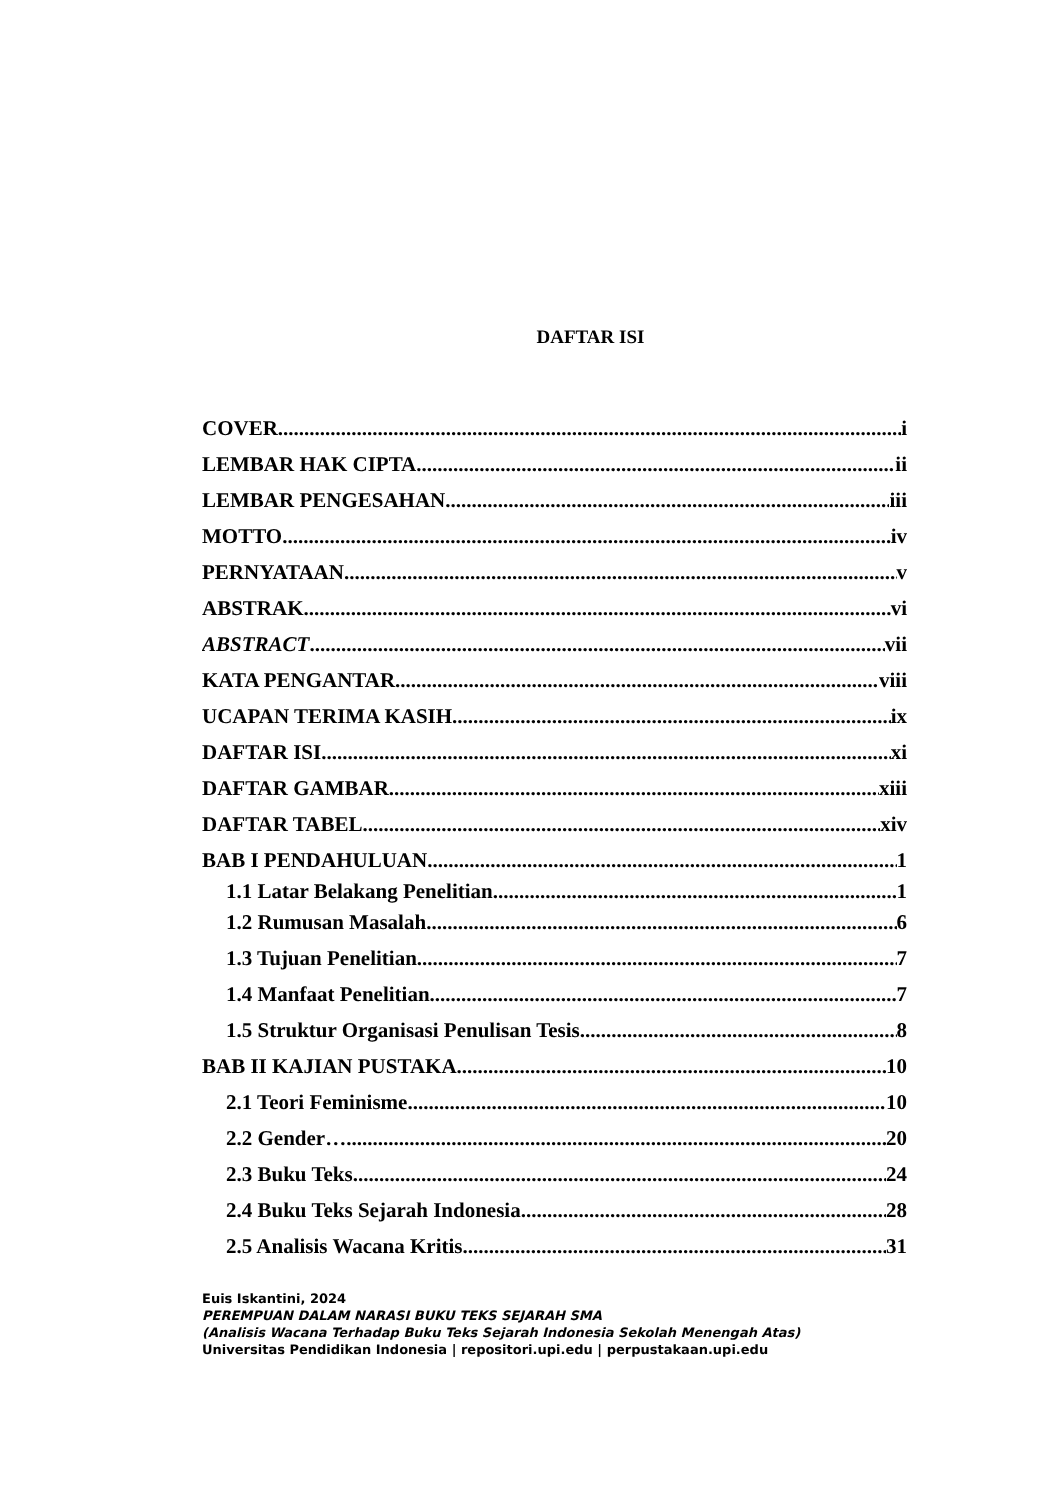DAFTAR ISI
COVER i
LEMBAR HAK CIPTA ii
LEMBAR PENGESAHAN iii
MOTTO iv
PERNYATAAN v
ABSTRAK vi
ABSTRACT vii
KATA PENGANTAR viii
UCAPAN TERIMA KASIH ix
DAFTAR ISI xi
DAFTAR GAMBAR xiii
DAFTAR TABEL xiv
BAB I PENDAHULUAN 1
1.1 Latar Belakang Penelitian 1
1.2 Rumusan Masalah 6
1.3 Tujuan Penelitian 7
1.4 Manfaat Penelitian 7
1.5 Struktur Organisasi Penulisan Tesis 8
BAB II KAJIAN PUSTAKA 10
2.1 Teori Feminisme 10
2.2 Gender….. 20
2.3 Buku Teks 24
2.4 Buku Teks Sejarah Indonesia 28
2.5 Analisis Wacana Kritis 31
Euis Iskantini, 2024
PEREMPUAN DALAM NARASI BUKU TEKS SEJARAH SMA
(Analisis Wacana Terhadap Buku Teks Sejarah Indonesia Sekolah Menengah Atas)
Universitas Pendidikan Indonesia | repositori.upi.edu | perpustakaan.upi.edu